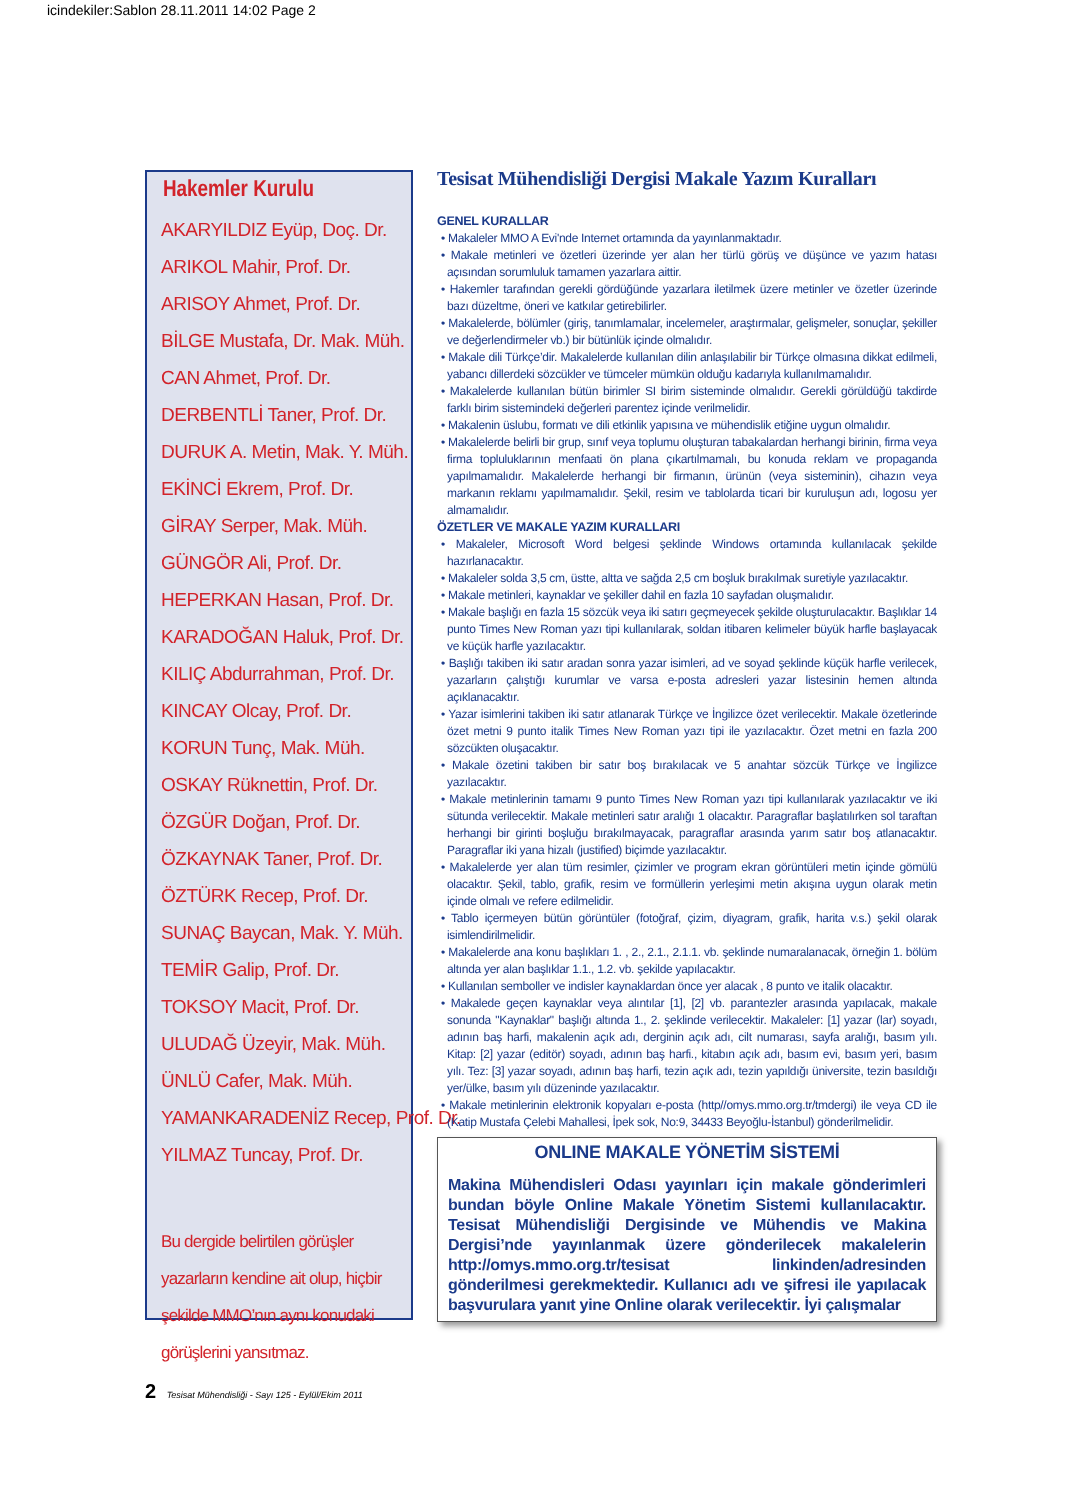icindekiler:Sablon 28.11.2011 14:02 Page 2
Hakemler Kurulu
AKARYILDIZ Eyüp, Doç. Dr.
ARIKOL Mahir, Prof. Dr.
ARISOY Ahmet, Prof. Dr.
BİLGE Mustafa, Dr. Mak. Müh.
CAN Ahmet, Prof. Dr.
DERBENTLİ Taner, Prof. Dr.
DURUK A. Metin, Mak. Y. Müh.
EKİNCİ Ekrem, Prof. Dr.
GİRAY Serper, Mak. Müh.
GÜNGÖR Ali, Prof. Dr.
HEPERKAN Hasan, Prof. Dr.
KARADOĞAN Haluk, Prof. Dr.
KILIÇ Abdurrahman, Prof. Dr.
KINCAY Olcay, Prof. Dr.
KORUN Tunç, Mak. Müh.
OSKAY Rüknettin, Prof. Dr.
ÖZGÜR Doğan, Prof. Dr.
ÖZKAYNAK Taner, Prof. Dr.
ÖZTÜRK Recep, Prof. Dr.
SUNAÇ Baycan, Mak. Y. Müh.
TEMİR Galip, Prof. Dr.
TOKSOY Macit, Prof. Dr.
ULUDAĞ Üzeyir, Mak. Müh.
ÜNLÜ Cafer, Mak. Müh.
YAMANKARADENİZ Recep, Prof. Dr.
YILMAZ Tuncay, Prof. Dr.
Bu dergide belirtilen görüşler yazarların kendine ait olup, hiçbir şekilde MMO’nın aynı konudaki görüşlerini yansıtmaz.
Tesisat Mühendisliği Dergisi Makale Yazım Kuralları
GENEL KURALLAR
• Makaleler MMO A Evi'nde Internet ortamında da yayınlanmaktadır.
• Makale metinleri ve özetleri üzerinde yer alan her türlü görüş ve düşünce ve yazım hatası açısından sorumluluk tamamen yazarlara aittir.
• Hakemler tarafından gerekli gördüğünde yazarlara iletilmek üzere metinler ve özetler üzerinde bazı düzeltme, öneri ve katkılar getirebilirler.
• Makalelerde, bölümler (giriş, tanımlamalar, incelemeler, araştırmalar, gelişmeler, sonuçlar, şekiller ve değerlendirmeler vb.) bir bütünlük içinde olmalıdır.
• Makale dili Türkçe’dir. Makalelerde kullanılan dilin anlaşılabilir bir Türkçe olmasına dikkat edilmeli, yabancı dillerdeki sözcükler ve tümceler mümkün olduğu kadarıyla kullanılmamalıdır.
• Makalelerde kullanılan bütün birimler SI birim sisteminde olmalıdır. Gerekli görüldüğü takdirde farklı birim sistemindeki değerleri parentez içinde verilmelidir.
• Makalenin üslubu, formatı ve dili etkinlik yapısına ve mühendislik etiğine uygun olmalıdır.
• Makalelerde belirli bir grup, sınıf veya toplumu oluşturan tabakalardan herhangi birinin, firma veya firma topluluklarının menfaati ön plana çıkartılmamalı, bu konuda reklam ve propaganda yapılmamalıdır. Makalelerde herhangi bir firmanın, ürünün (veya sisteminin), cihazın veya markanın reklamı yapılmamalıdır. Şekil, resim ve tablolarda ticari bir kuruluşun adı, logosu yer almamalıdır.
ÖZETLER VE MAKALE YAZIM KURALLARI
• Makaleler, Microsoft Word belgesi şeklinde Windows ortamında kullanılacak şekilde hazırlanacaktır.
• Makaleler solda 3,5 cm, üstte, altta ve sağda 2,5 cm boşluk bırakılmak suretiyle yazılacaktır.
• Makale metinleri, kaynaklar ve şekiller dahil en fazla 10 sayfadan oluşmalıdır.
• Makale başlığı en fazla 15 sözcük veya iki satırı geçmeyecek şekilde oluşturulacaktır. Başlıklar 14 punto Times New Roman yazı tipi kullanılarak, soldan itibaren kelimeler büyük harfle başlayacak ve küçük harfle yazılacaktır.
• Başlığı takiben iki satır aradan sonra yazar isimleri, ad ve soyad şeklinde küçük harfle verilecek, yazarların çalıştığı kurumlar ve varsa e-posta adresleri yazar listesinin hemen altında açıklanacaktır.
• Yazar isimlerini takiben iki satır atlanarak Türkçe ve İngilizce özet verilecektir. Makale özetlerinde özet metni 9 punto italik Times New Roman yazı tipi ile yazılacaktır. Özet metni en fazla 200 sözcükten oluşacaktır.
• Makale özetini takiben bir satır boş bırakılacak ve 5 anahtar sözcük Türkçe ve İngilizce yazılacaktır.
• Makale metinlerinin tamamı 9 punto Times New Roman yazı tipi kullanılarak yazılacaktır ve iki sütunda verilecektir. Makale metinleri satır aralığı 1 olacaktır. Paragraflar başlatılırken sol taraftan herhangi bir girinti boşluğu bırakılmayacak, paragraflar arasında yarım satır boş atlanacaktır. Paragraflar iki yana hizalı (justified) biçimde yazılacaktır.
• Makalelerde yer alan tüm resimler, çizimler ve program ekran görüntüleri metin içinde gömülü olacaktır. Şekil, tablo, grafik, resim ve formüllerin yerleşimi metin akışına uygun olarak metin içinde olmalı ve refere edilmelidir.
• Tablo içermeyen bütün görüntüler (fotoğraf, çizim, diyagram, grafik, harita v.s.) şekil olarak isimlendirilmelidir.
• Makalelerde ana konu başlıkları 1. , 2., 2.1., 2.1.1. vb. şeklinde numaralanacak, örneğin 1. bölüm altında yer alan başlıklar 1.1., 1.2. vb. şekilde yapılacaktır.
• Kullanılan semboller ve indisler kaynaklardan önce yer alacak , 8 punto ve italik olacaktır.
• Makalede geçen kaynaklar veya alıntılar [1], [2] vb. parantezler arasında yapılacak, makale sonunda "Kaynaklar" başlığı altında 1., 2. şeklinde verilecektir. Makaleler: [1] yazar (lar) soyadı, adının baş harfi, makalenin açık adı, derginin açık adı, cilt numarası, sayfa aralığı, basım yılı. Kitap: [2] yazar (editör) soyadı, adının baş harfi., kitabın açık adı, basım evi, basım yeri, basım yılı. Tez: [3] yazar soyadı, adının baş harfi, tezin açık adı, tezin yapıldığı üniversite, tezin basıldığı yer/ülke, basım yılı düzeninde yazılacaktır.
• Makale metinlerinin elektronik kopyaları e-posta (http//omys.mmo.org.tr/tmdergi) ile veya CD ile (Katip Mustafa Çelebi Mahallesi, İpek sok, No:9, 34433 Beyoğlu-İstanbul) gönderilmelidir.
ONLINE MAKALE YÖNETİM SİSTEMİ
Makina Mühendisleri Odası yayınları için makale gönderimleri bundan böyle Online Makale Yönetim Sistemi kullanılacaktır. Tesisat Mühendisliği Dergisinde ve Mühendis ve Makina Dergisi’nde yayınlanmak üzere gönderilecek makalelerin http://omys.mmo.org.tr/tesisat linkinden/adresinden gönderilmesi gerekmektedir. Kullanıcı adı ve şifresi ile yapılacak başvurulara yanıt yine Online olarak verilecektir. İyi çalışmalar
2 Tesisat Mühendisliği - Sayı 125 - Eylül/Ekim 2011